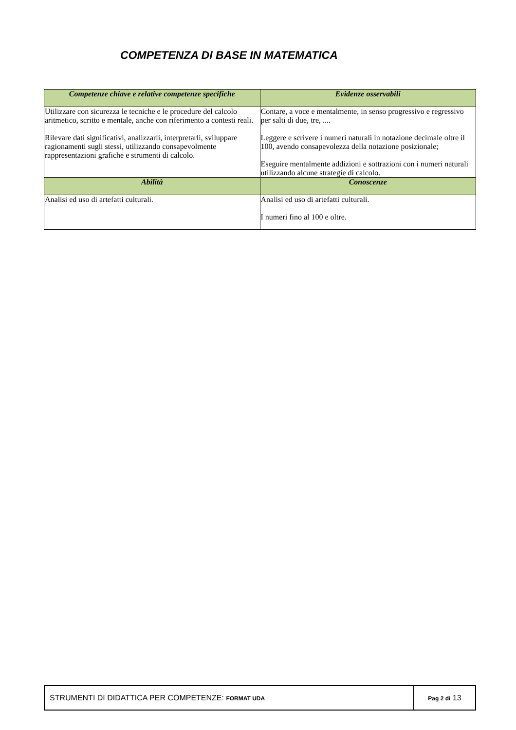COMPETENZA DI BASE IN MATEMATICA
| Competenze chiave e relative competenze specifiche | Evidenze osservabili |
| --- | --- |
| Utilizzare con sicurezza le tecniche e le procedure del calcolo aritmetico, scritto e mentale, anche con riferimento a contesti reali. Rilevare dati significativi, analizzarli, interpretarli, sviluppare ragionamenti sugli stessi, utilizzando consapevolmente rappresentazioni grafiche e strumenti di calcolo. | Contare, a voce e mentalmente, in senso progressivo e regressivo per salti di due, tre, .... Leggere e scrivere i numeri naturali in notazione decimale oltre il 100, avendo consapevolezza della notazione posizionale; Eseguire mentalmente addizioni e sottrazioni con i numeri naturali utilizzando alcune strategie di calcolo. |
| Abilità | Conoscenze |
| Analisi ed uso di artefatti culturali. | Analisi ed uso di artefatti culturali. I numeri fino al 100 e oltre. |
| STRUMENTI DI DIDATTICA PER COMPETENZE: FORMAT UDA | Pag 2 di 13 |